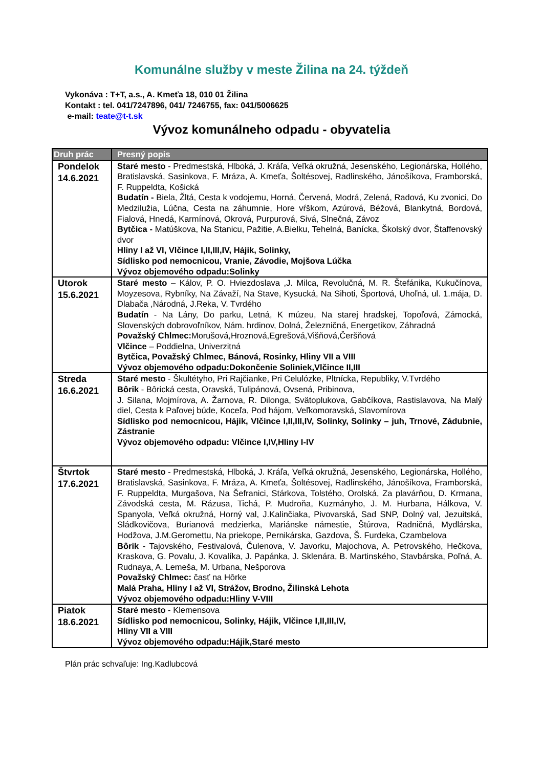Komunálne služby v meste Žilina na 24. týždeň
Vykonáva : T+T, a.s., A. Kmeťa 18, 010 01 Žilina
Kontakt : tel. 041/7247896, 041/ 7246755, fax: 041/5006625
e-mail: teate@t-t.sk
Vývoz komunálneho odpadu - obyvatelia
| Druh prác | Presný popis |
| --- | --- |
| Pondelok 14.6.2021 | Staré mesto - Predmestská, Hlboká, J. Kráľa, Veľká okružná, Jesenského, Legionárska, Hollého, Bratislavská, Sasinkova, F. Mráza, A. Kmeťa, Šoltésovej, Radlinského, Jánošíkova, Framborská, F. Ruppeldta, Košická Budatín - Biela, Žltá, Cesta k vodojemu, Horná, Červená, Modrá, Zelená, Radová, Ku zvonici, Do Medzilužia, Lúčna, Cesta na záhumnie, Hore vŕškom, Azúrová, Béžová, Blankytná, Bordová, Fialová, Hnedá, Karmínová, Okrová, Purpurová, Sivá, Slnečná, Závoz Bytčica - Matúškova, Na Stanicu, Pažitie, A.Bielku, Tehelná, Banícka, Školský dvor, Štaffenovský dvor Hliny I až VI, Vlčince I,II,III,IV, Hájik, Solinky, Sídlisko pod nemocnicou, Vranie, Závodie, Mojšova Lúčka Vývoz objemového odpadu:Solinky |
| Utorok 15.6.2021 | Staré mesto – Kálov, P. O. Hviezdoslava ,J. Milca, Revolučná, M. R. Štefánika, Kukučínova, Moyzesova, Rybníky, Na Závaží, Na Stave, Kysucká, Na Sihoti, Športová, Uhoľná, ul. 1.mája, D. Dlabača ,Národná, J.Reka, V. Tvrdého Budatín - Na Lány, Do parku, Letná, K múzeu, Na starej hradskej, Topoľová, Zámocká, Slovenských dobrovoľníkov, Nám. hrdinov, Dolná, Železničná, Energetikov, Záhradná Považský Chlmec: Morušová,Hroznová,Egrešová,Višňová,Čeršňová Vlčince – Poddielna, Univerzitná Bytčica, Považský Chlmec, Bánová, Rosinky, Hliny VII a VIII Vývoz objemového odpadu:Dokončenie Soliniek,Vlčince II,III |
| Streda 16.6.2021 | Staré mesto - Škultétyho, Pri Rajčianke, Pri Celulózke, Pltnícka, Republiky, V.Tvrdého Bôrik - Bôrická cesta, Oravská, Tulipánová, Ovsená, Pribinova, J. Silana, Mojmírova, A. Žarnova, R. Dilonga, Svätoplukova, Gabčíkova, Rastislavova, Na Malý diel, Cesta k Paľovej búde, Koceľa, Pod hájom, Veľkomoravská, Slavomírova Sídlisko pod nemocnicou, Hájik, Vlčince I,II,III,IV, Solinky, Solinky – juh, Trnové, Zádubnie, Zástranie Vývoz objemového odpadu: Vlčince I,IV,Hliny I-IV |
| Štvrtok 17.6.2021 | Staré mesto - Predmestská, Hlboká, J. Kráľa, Veľká okružná, Jesenského, Legionárska, Hollého, Bratislavská, Sasinkova, F. Mráza, A. Kmeťa, Šoltésovej, Radlinského, Jánošíkova, Framborská, F. Ruppeldta, Murgašova, Na Šefranici, Stárkova, Tolstého, Orolská, Za plavárňou, D. Krmana, Závodská cesta, M. Rázusa, Tichá, P. Mudroňa, Kuzmányho, J. M. Hurbana, Hálkova, V. Spanyola, Veľká okružná, Horný val, J.Kalinčiaka, Pivovarská, Sad SNP, Dolný val, Jezuitská, Sládkovičova, Burianová medzierka, Mariánske námestie, Štúrova, Radničná, Mydlárska, Hodžova, J.M.Geromettu, Na priekope, Pernikárska, Gazdova, Š. Furdeka, Czambelova Bôrik - Tajovského, Festivalová, Čulenova, V. Javorku, Majochova, A. Petrovského, Hečkova, Kraskova, G. Povalu, J. Kovalíka, J. Papánka, J. Sklenára, B. Martinského, Stavbárska, Poľná, A. Rudnaya, A. Lemeša, M. Urbana, Nešporova Považský Chlmec: časť na Hôrke Malá Praha, Hliny I až VI, Strážov, Brodno, Žilinská Lehota Vývoz objemového odpadu:Hliny V-VIII |
| Piatok 18.6.2021 | Staré mesto - Klemensova Sídlisko pod nemocnicou, Solinky, Hájik, Vlčince I,II,III,IV, Hliny VII a VIII Vývoz objemového odpadu:Hájik,Staré mesto |
Plán prác schvaľuje: Ing.Kadlubcová